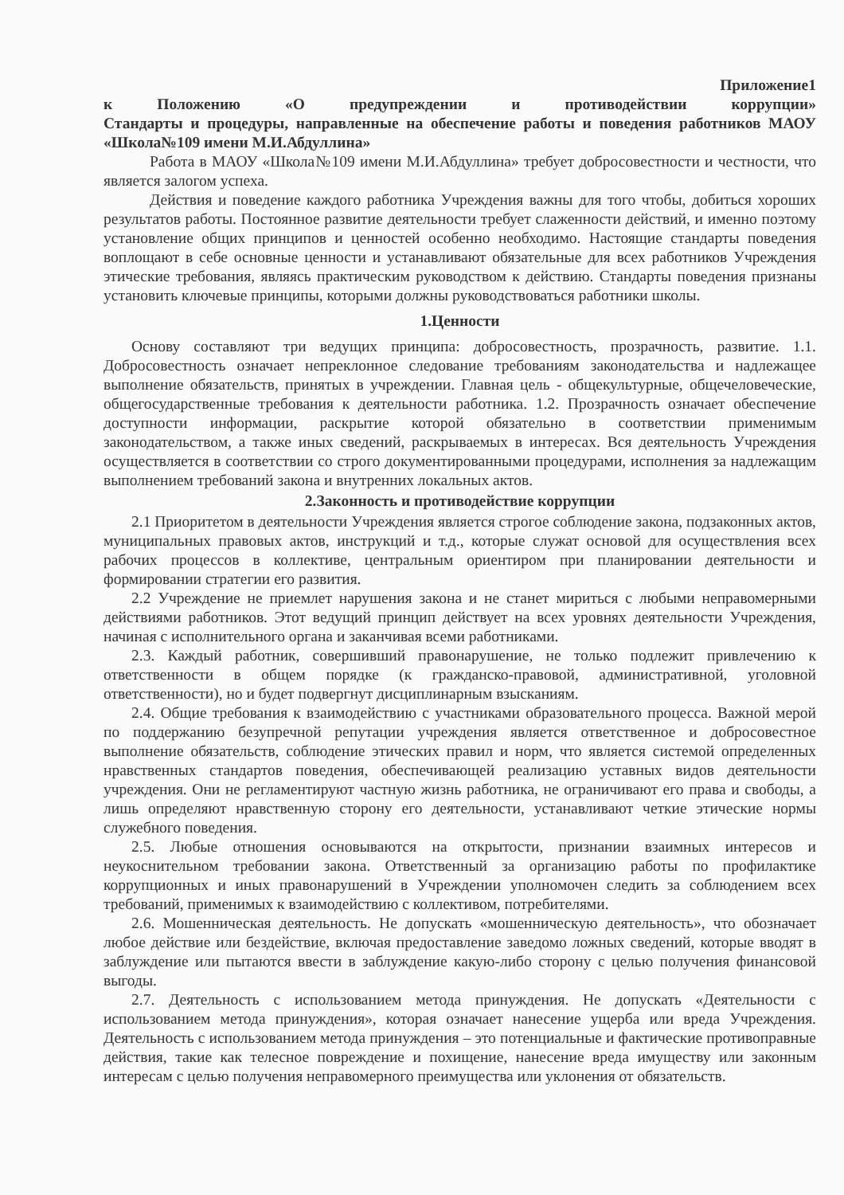Приложение1
к Положению «О предупреждении и противодействии коррупции»
Стандарты и процедуры, направленные на обеспечение работы и поведения работников МАОУ «Школа№109 имени М.И.Абдуллина»
Работа в МАОУ «Школа№109 имени М.И.Абдуллина» требует добросовестности и честности, что является залогом успеха.
Действия и поведение каждого работника Учреждения важны для того чтобы, добиться хороших результатов работы. Постоянное развитие деятельности требует слаженности действий, и именно поэтому установление общих принципов и ценностей особенно необходимо. Настоящие стандарты поведения воплощают в себе основные ценности и устанавливают обязательные для всех работников Учреждения этические требования, являясь практическим руководством к действию. Стандарты поведения признаны установить ключевые принципы, которыми должны руководствоваться работники школы.
1.Ценности
Основу составляют три ведущих принципа: добросовестность, прозрачность, развитие. 1.1. Добросовестность означает непреклонное следование требованиям законодательства и надлежащее выполнение обязательств, принятых в учреждении. Главная цель - общекультурные, общечеловеческие, общегосударственные требования к деятельности работника. 1.2. Прозрачность означает обеспечение доступности информации, раскрытие которой обязательно в соответствии применимым законодательством, а также иных сведений, раскрываемых в интересах. Вся деятельность Учреждения осуществляется в соответствии со строго документированными процедурами, исполнения за надлежащим выполнением требований закона и внутренних локальных актов.
2.Законность и противодействие коррупции
2.1 Приоритетом в деятельности Учреждения является строгое соблюдение закона, подзаконных актов, муниципальных правовых актов, инструкций и т.д., которые служат основой для осуществления всех рабочих процессов в коллективе, центральным ориентиром при планировании деятельности и формировании стратегии его развития.
2.2 Учреждение не приемлет нарушения закона и не станет мириться с любыми неправомерными действиями работников. Этот ведущий принцип действует на всех уровнях деятельности Учреждения, начиная с исполнительного органа и заканчивая всеми работниками.
2.3. Каждый работник, совершивший правонарушение, не только подлежит привлечению к ответственности в общем порядке (к гражданско-правовой, административной, уголовной ответственности), но и будет подвергнут дисциплинарным взысканиям.
2.4. Общие требования к взаимодействию с участниками образовательного процесса. Важной мерой по поддержанию безупречной репутации учреждения является ответственное и добросовестное выполнение обязательств, соблюдение этических правил и норм, что является системой определенных нравственных стандартов поведения, обеспечивающей реализацию уставных видов деятельности учреждения. Они не регламентируют частную жизнь работника, не ограничивают его права и свободы, а лишь определяют нравственную сторону его деятельности, устанавливают четкие этические нормы служебного поведения.
2.5. Любые отношения основываются на открытости, признании взаимных интересов и неукоснительном требовании закона. Ответственный за организацию работы по профилактике коррупционных и иных правонарушений в Учреждении уполномочен следить за соблюдением всех требований, применимых к взаимодействию с коллективом, потребителями.
2.6. Мошенническая деятельность. Не допускать «мошенническую деятельность», что обозначает любое действие или бездействие, включая предоставление заведомо ложных сведений, которые вводят в заблуждение или пытаются ввести в заблуждение какую-либо сторону с целью получения финансовой выгоды.
2.7. Деятельность с использованием метода принуждения. Не допускать «Деятельности с использованием метода принуждения», которая означает нанесение ущерба или вреда Учреждения. Деятельность с использованием метода принуждения – это потенциальные и фактические противоправные действия, такие как телесное повреждение и похищение, нанесение вреда имуществу или законным интересам с целью получения неправомерного преимущества или уклонения от обязательств.